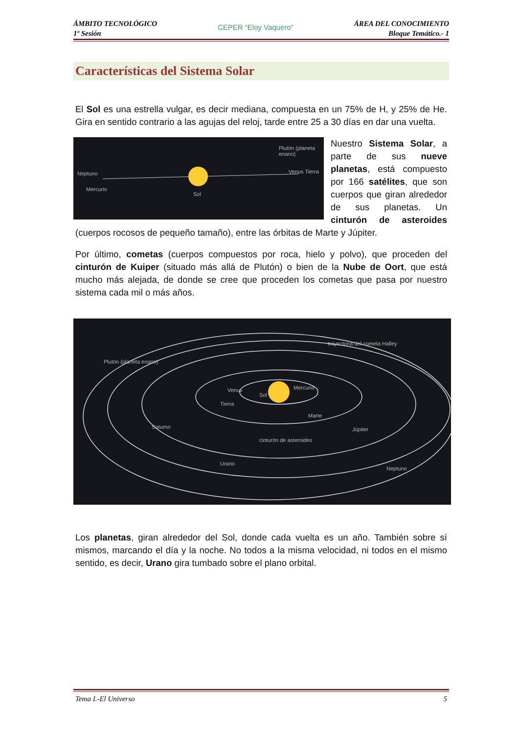ÁMBITO TECNOLÓGICO
1º Sesión
CEPER “Eloy Vaquero”
ÁREA DEL CONOCIMIENTO
Bloque Temático.- 1
Características del Sistema Solar
El Sol es una estrella vulgar, es decir mediana, compuesta en un 75% de H, y 25% de He. Gira en sentido contrario a las agujas del reloj, tarde entre 25 a 30 días en dar una vuelta.
Plutón (planeta enano)
Neptuno
Mercurio
Sol
Venus Tierra
Nuestro Sistema Solar, a parte de sus nueve planetas, está compuesto por 166 satélites, que son cuerpos que giran alrededor de sus planetas. Un cinturón de asteroides (cuerpos rocosos de pequeño tamaño), entre las órbitas de Marte y Júpiter.
Por último, cometas (cuerpos compuestos por roca, hielo y polvo), que proceden del cinturón de Kuiper (situado más allá de Plutón) o bien de la Nube de Oort, que está mucho más alejada, de donde se cree que proceden los cometas que pasa por nuestro sistema cada mil o más años.
trayectoria del cometa Halley
Plutón (planeta enano)
Venus
Sol
Mercurio
Tierra
Marte
Saturno Júpiter
cinturón de asteroides
Urano
Neptuno
Los planetas, giran alrededor del Sol, donde cada vuelta es un año. También sobre sí mismos, marcando el día y la noche. No todos a la misma velocidad, ni todos en el mismo sentido, es decir, Urano gira tumbado sobre el plano orbital.
Tema I.-El Universo 5